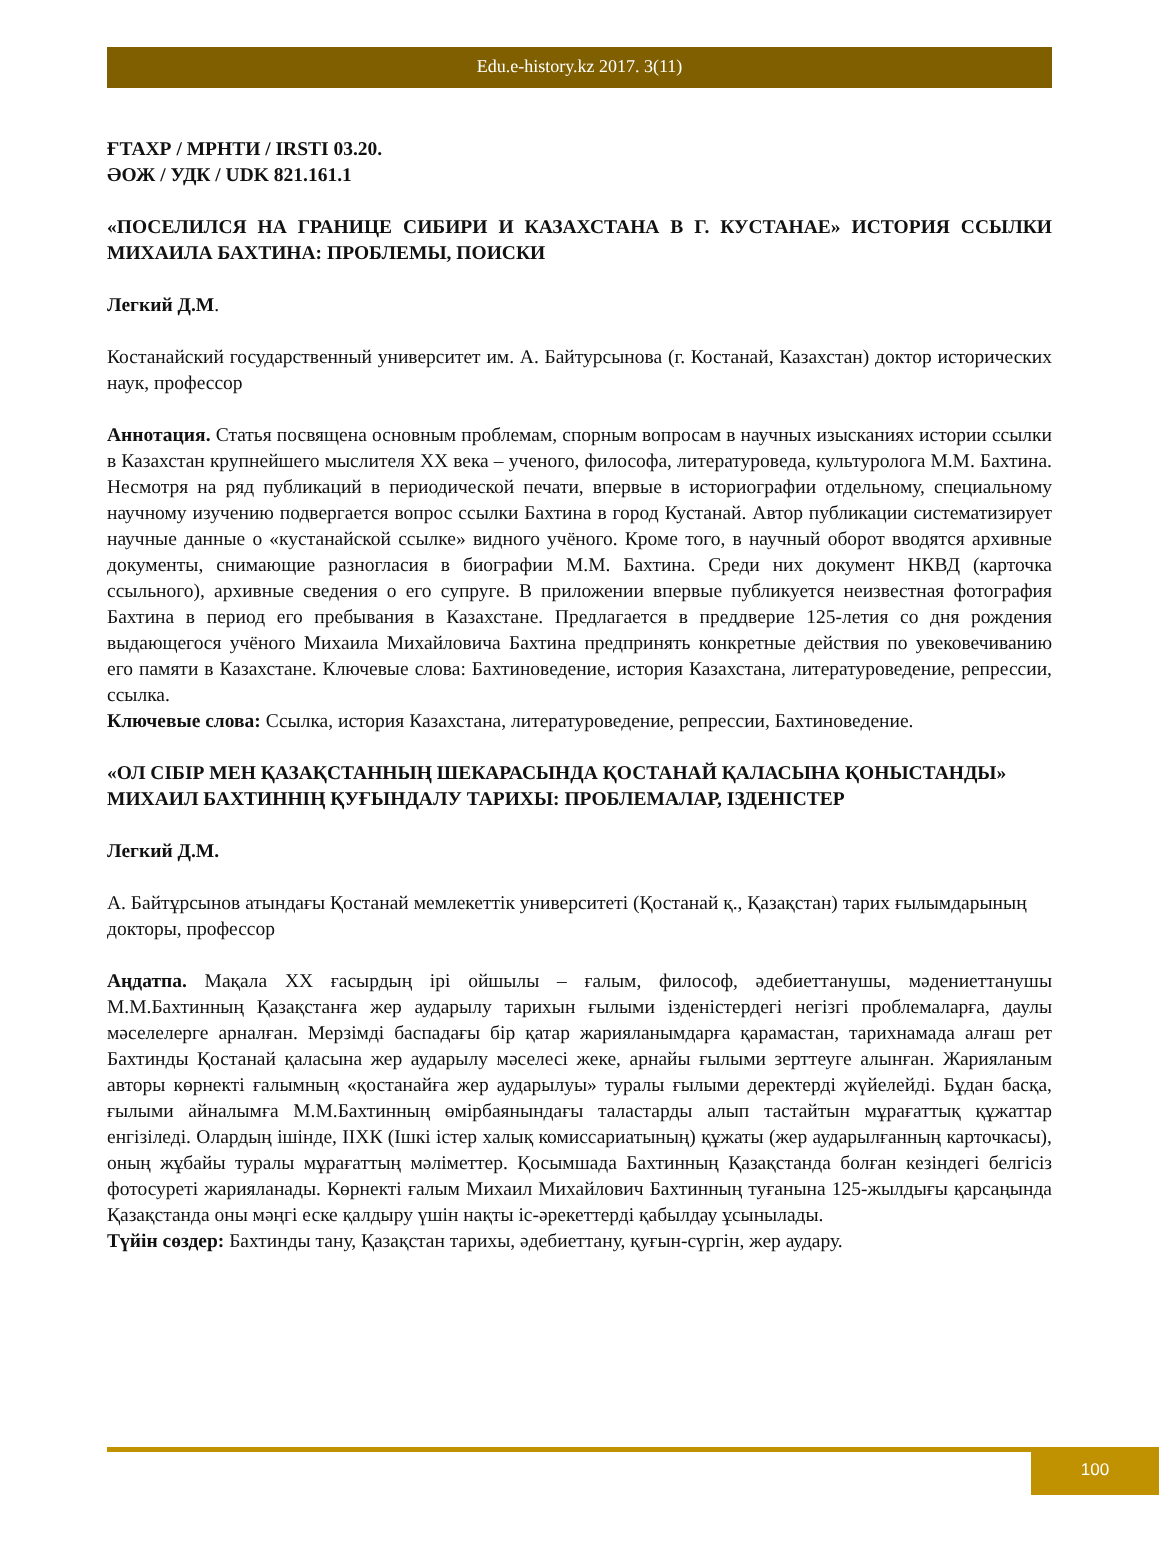Edu.e-history.kz 2017. 3(11)
ҒТАХР / МРНТИ / IRSTI 03.20.
ӘОЖ / УДК / UDK 821.161.1
«ПОСЕЛИЛСЯ НА ГРАНИЦЕ СИБИРИ И КАЗАХСТАНА В Г. КУСТАНАЕ» ИСТОРИЯ ССЫЛКИ МИХАИЛА БАХТИНА: ПРОБЛЕМЫ, ПОИСКИ
Легкий Д.М.
Костанайский государственный университет им. А. Байтурсынова (г. Костанай, Казахстан) доктор исторических наук, профессор
Аннотация. Статья посвящена основным проблемам, спорным вопросам в научных изысканиях истории ссылки в Казахстан крупнейшего мыслителя XX века – ученого, философа, литературоведа, культуролога М.М. Бахтина. Несмотря на ряд публикаций в периодической печати, впервые в историографии отдельному, специальному научному изучению подвергается вопрос ссылки Бахтина в город Кустанай. Автор публикации систематизирует научные данные о «кустанайской ссылке» видного учёного. Кроме того, в научный оборот вводятся архивные документы, снимающие разногласия в биографии М.М. Бахтина. Среди них документ НКВД (карточка ссыльного), архивные сведения о его супруге. В приложении впервые публикуется неизвестная фотография Бахтина в период его пребывания в Казахстане. Предлагается в преддверие 125-летия со дня рождения выдающегося учёного Михаила Михайловича Бахтина предпринять конкретные действия по увековечиванию его памяти в Казахстане. Ключевые слова: Бахтиноведение, история Казахстана, литературоведение, репрессии, ссылка.
Ключевые слова: Ссылка, история Казахстана, литературоведение, репрессии, Бахтиноведение.
«ОЛ СІБІР МЕН ҚАЗАҚСТАННЫҢ ШЕКАРАСЫНДА ҚОСТАНАЙ ҚАЛАСЫНА ҚОНЫСТАНДЫ» МИХАИЛ БАХТИННІҢ ҚУҒЫНДАЛУ ТАРИХЫ: ПРОБЛЕМАЛАР, ІЗДЕНІСТЕР
Легкий Д.М.
А. Байтұрсынов атындағы Қостанай мемлекеттік университеті (Қостанай қ., Қазақстан) тарих ғылымдарының докторы, профессор
Аңдатпа. Мақала XX ғасырдың ірі ойшылы – ғалым, философ, әдебиеттанушы, мәдениеттанушы М.М.Бахтинның Қазақстанға жер аударылу тарихын ғылыми ізденістердегі негізгі проблемаларға, даулы мәселелерге арналған. Мерзімді баспадағы бір қатар жарияланымдарға қарамастан, тарихнамада алғаш рет Бахтинды Қостанай қаласына жер аударылу мәселесі жеке, арнайы ғылыми зерттеуге алынған. Жарияланым авторы көрнекті ғалымның «қостанайға жер аударылуы» туралы ғылыми деректерді жүйелейді. Бұдан басқа, ғылыми айналымға М.М.Бахтинның өмірбаянындағы таластарды алып тастайтын мұрағаттық құжаттар енгізіледі. Олардың ішінде, ІІХК (Ішкі істер халық комиссариатының) құжаты (жер аударылғанның карточкасы), оның жұбайы туралы мұрағаттың мәліметтер. Қосымшада Бахтинның Қазақстанда болған кезіндегі белгісіз фотосуреті жарияланады. Көрнекті ғалым Михаил Михайлович Бахтинның туғанына 125-жылдығы қарсаңында Қазақстанда оны мәңгі еске қалдыру үшін нақты іс-әрекеттерді қабылдау ұсынылады.
Түйін сөздер: Бахтинды тану, Қазақстан тарихы, әдебиеттану, қуғын-сүргін, жер аудару.
100